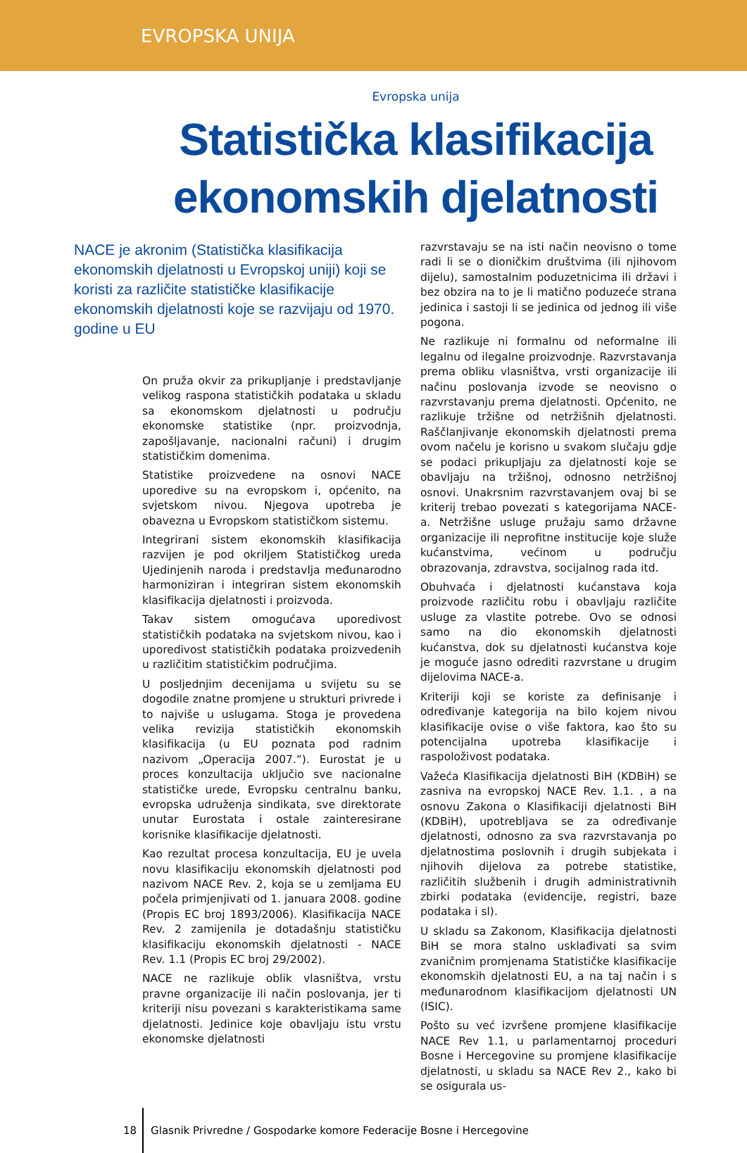EVROPSKA UNIJA
Evropska unija
Statistička klasifikacija
ekonomskih djelatnosti
NACE je akronim (Statistička klasifikacija ekonomskih djelatnosti u Evropskoj uniji) koji se koristi za različite statističke klasifikacije ekonomskih djelatnosti koje se razvijaju od 1970. godine u EU
On pruža okvir za prikupljanje i predstavljanje velikog raspona statističkih podataka u skladu sa ekonomskom djelatnosti u području ekonomske statistike (npr. proizvodnja, zapošljavanje, nacionalni računi) i drugim statističkim domenima.
Statistike proizvedene na osnovi NACE uporedive su na evropskom i, općenito, na svjetskom nivou. Njegova upotreba je obavezna u Evropskom statističkom sistemu.
Integrirani sistem ekonomskih klasifikacija razvijen je pod okriljem Statističkog ureda Ujedinjenih naroda i predstavlja međunarodno harmoniziran i integriran sistem ekonomskih klasifikacija djelatnosti i proizvoda.
Takav sistem omogućava uporedivost statističkih podataka na svjetskom nivou, kao i uporedivost statističkih podataka proizvedenih u različitim statističkim područjima.
U posljednjim decenijama u svijetu su se dogodile znatne promjene u strukturi privrede i to najviše u uslugama. Stoga je provedena velika revizija statističkih ekonomskih klasifikacija (u EU poznata pod radnim nazivom „Operacija 2007.”). Eurostat je u proces konzultacija uključio sve nacionalne statističke urede, Evropsku centralnu banku, evropska udruženja sindikata, sve direktorate unutar Eurostata i ostale zainteresirane korisnike klasifikacije djelatnosti.
Kao rezultat procesa konzultacija, EU je uvela novu klasifikaciju ekonomskih djelatnosti pod nazivom NACE Rev. 2, koja se u zemljama EU počela primjenjivati od 1. januara 2008. godine (Propis EC broj 1893/2006). Klasifikacija NACE Rev. 2 zamijenila je dotadašnju statističku klasifikaciju ekonomskih djelatnosti - NACE Rev. 1.1 (Propis EC broj 29/2002).
NACE ne razlikuje oblik vlasništva, vrstu pravne organizacije ili način poslovanja, jer ti kriteriji nisu povezani s karakteristikama same djelatnosti. Jedinice koje obavljaju istu vrstu ekonomske djelatnosti
razvrstavaju se na isti način neovisno o tome radi li se o dioničkim društvima (ili njihovom dijelu), samostalnim poduzetnicima ili državi i bez obzira na to je li matično poduzeće strana jedinica i sastoji li se jedinica od jednog ili više pogona.
Ne razlikuje ni formalnu od neformalne ili legalnu od ilegalne proizvodnje. Razvrstavanja prema obliku vlasništva, vrsti organizacije ili načinu poslovanja izvode se neovisno o razvrstavanju prema djelatnosti. Općenito, ne razlikuje tržišne od netržišnih djelatnosti. Raščlanjivanje ekonomskih djelatnosti prema ovom načelu je korisno u svakom slučaju gdje se podaci prikupljaju za djelatnosti koje se obavljaju na tržišnoj, odnosno netržišnoj osnovi. Unakrsnim razvrstavanjem ovaj bi se kriterij trebao povezati s kategorijama NACE-a. Netržišne usluge pružaju samo državne organizacije ili neprofitne institucije koje služe kućanstvima, većinom u području obrazovanja, zdravstva, socijalnog rada itd.
Obuhvaća i djelatnosti kućanstava koja proizvode različitu robu i obavljaju različite usluge za vlastite potrebe. Ovo se odnosi samo na dio ekonomskih djelatnosti kućanstva, dok su djelatnosti kućanstva koje je moguće jasno odrediti razvrstane u drugim dijelovima NACE-a.
Kriteriji koji se koriste za definisanje i određivanje kategorija na bilo kojem nivou klasifikacije ovise o više faktora, kao što su potencijalna upotreba klasifikacije i raspoloživost podataka.
Važeća Klasifikacija djelatnosti BiH (KDBiH) se zasniva na evropskoj NACE Rev. 1.1. , a na osnovu Zakona o Klasifikaciji djelatnosti BiH (KDBiH), upotrebljava se za određivanje djelatnosti, odnosno za sva razvrstavanja po djelatnostima poslovnih i drugih subjekata i njihovih dijelova za potrebe statistike, različitih službenih i drugih administrativnih zbirki podataka (evidencije, registri, baze podataka i sl).
U skladu sa Zakonom, Klasifikacija djelatnosti BiH se mora stalno usklađivati sa svim zvaničnim promjenama Statističke klasifikacije ekonomskih djelatnosti EU, a na taj način i s međunarodnom klasifikacijom djelatnosti UN (ISIC).
Pošto su već izvršene promjene klasifikacije NACE Rev 1.1, u parlamentarnoj proceduri Bosne i Hercegovine su promjene klasifikacije djelatnosti, u skladu sa NACE Rev 2., kako bi se osigurala us-
18 Glasnik Privredne / Gospodarke komore Federacije Bosne i Hercegovine